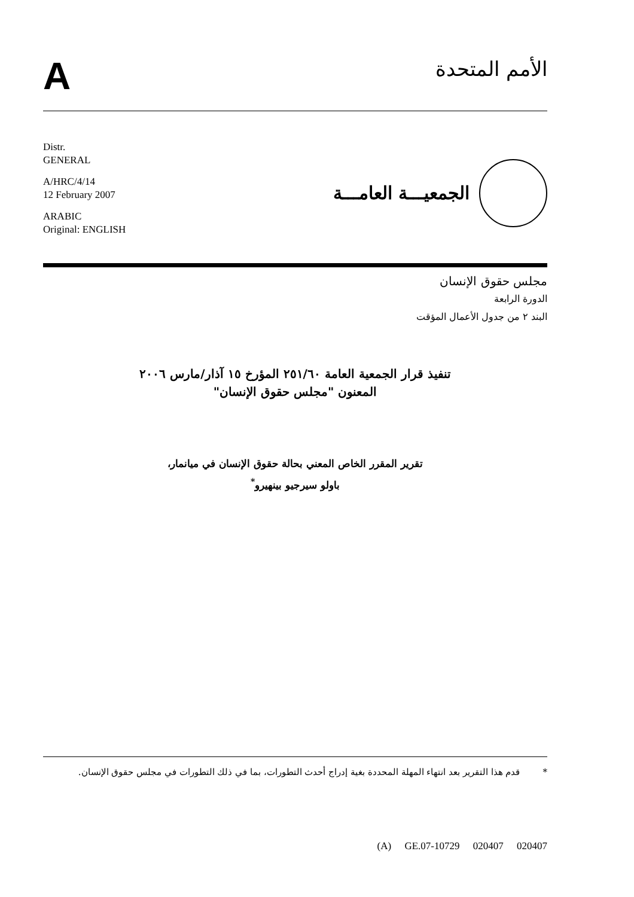A
الأمم المتحدة
Distr.
GENERAL
A/HRC/4/14
12 February 2007
ARABIC
Original: ENGLISH
الجمعيـــة العامـــة
مجلس حقوق الإنسان
الدورة الرابعة
البند ٢ من جدول الأعمال المؤقت
تنفيذ قرار الجمعية العامة ٢٥١/٦٠ المؤرخ ١٥ آذار/مارس ٢٠٠٦
المعنون "مجلس حقوق الإنسان"
تقرير المقرر الخاص المعني بحالة حقوق الإنسان في ميانمار،
باولو سيرجيو بينهيرو<sup>*</sup>
* قدم هذا التقرير بعد انتهاء المهلة المحددة بغية إدراج أحدث التطورات، بما في ذلك التطورات في مجلس حقوق الإنسان.
(A) GE.07-10729 020407 020407